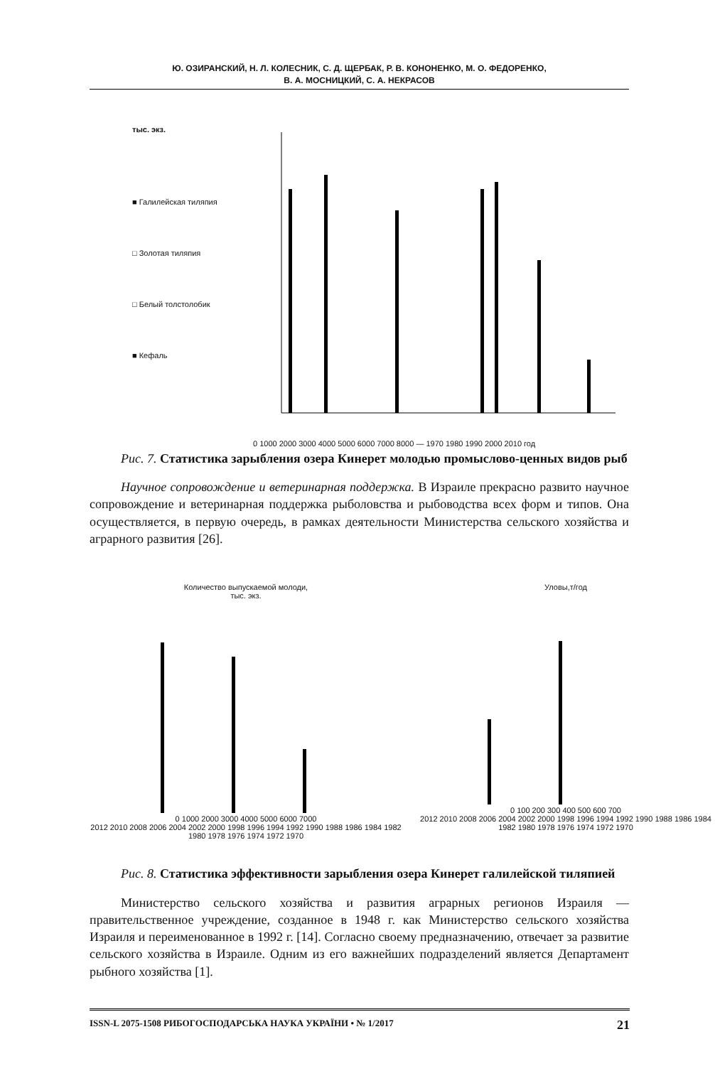Ю. ОЗИРАНСКИЙ, Н. Л. КОЛЕСНИК, С. Д. ЩЕРБАК, Р. В. КОНОНЕНКО, М. О. ФЕДОРЕНКО,
В. А. МОСНИЦКИЙ, С. А. НЕКРАСОВ
тыс. экз.
■ Галилейская тиляпия
□ Золотая тиляпия
□ Белый толстолобик
■ Кефаль
0 1000 2000 3000 4000 5000 6000 7000 8000 — 1970 1980 1990 2000 2010 год
Рис. 7. Статистика зарыбления озера Кинерет молодью промыслово-ценных видов рыб
Научное сопровождение и ветеринарная поддержка. В Израиле прекрасно развито научное сопровождение и ветеринарная поддержка рыболовства и рыбоводства всех форм и типов. Она осуществляется, в первую очередь, в рамках деятельности Министерства сельского хозяйства и аграрного развития [26].
Количество выпускаемой молоди,
тыс. экз.
0 1000 2000 3000 4000 5000 6000 7000
2012 2010 2008 2006 2004 2002 2000 1998 1996 1994 1992 1990 1988 1986 1984 1982 1980 1978 1976 1974 1972 1970
Уловы,т/год
0 100 200 300 400 500 600 700
2012 2010 2008 2006 2004 2002 2000 1998 1996 1994 1992 1990 1988 1986 1984 1982 1980 1978 1976 1974 1972 1970
Рис. 8. Статистика эффективности зарыбления озера Кинерет галилейской тиляпией
Министерство сельского хозяйства и развития аграрных регионов Израиля — правительственное учреждение, созданное в 1948 г. как Министерство сельского хозяйства Израиля и переименованное в 1992 г. [14]. Согласно своему предназначению, отвечает за развитие сельского хозяйства в Израиле. Одним из его важнейших подразделений является Департамент рыбного хозяйства [1].
ISSN-L 2075-1508 РИБОГОСПОДАРСЬКА НАУКА УКРАЇНИ • № 1/2017 21